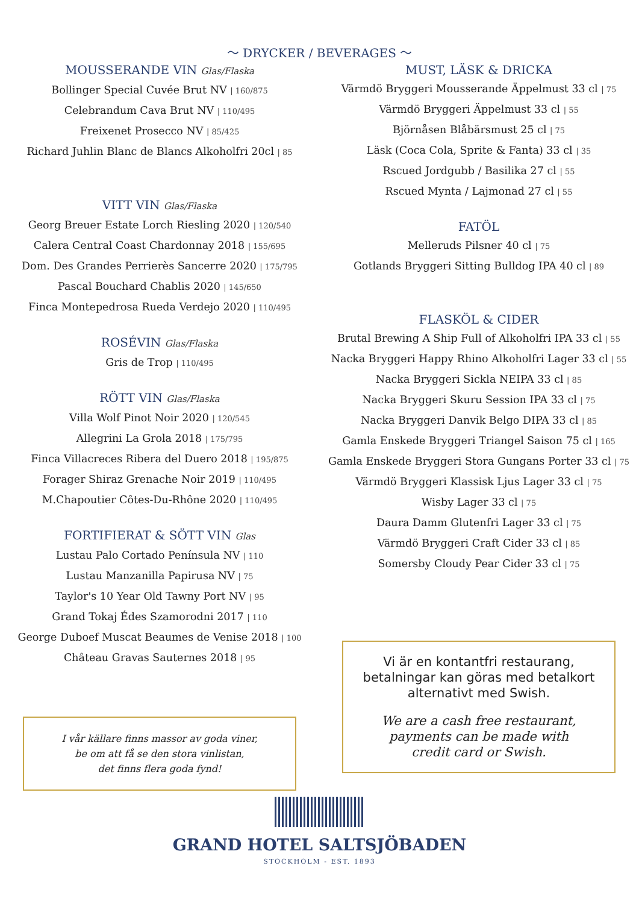～ DRYCKER / BEVERAGES ～
MOUSSERANDE VIN Glas/Flaska
Bollinger Special Cuvée Brut NV | 160/875
Celebrandum Cava Brut NV | 110/495
Freixenet Prosecco NV | 85/425
Richard Juhlin Blanc de Blancs Alkoholfri 20cl | 85
VITT VIN Glas/Flaska
Georg Breuer Estate Lorch Riesling 2020 | 120/540
Calera Central Coast Chardonnay 2018 | 155/695
Dom. Des Grandes Perrierès Sancerre 2020 | 175/795
Pascal Bouchard Chablis 2020 | 145/650
Finca Montepedrosa Rueda Verdejo 2020 | 110/495
ROSÉVIN Glas/Flaska
Gris de Trop | 110/495
RÖTT VIN Glas/Flaska
Villa Wolf Pinot Noir 2020 | 120/545
Allegrini La Grola 2018 | 175/795
Finca Villacreces Ribera del Duero 2018 | 195/875
Forager Shiraz Grenache Noir 2019 | 110/495
M.Chapoutier Côtes-Du-Rhône 2020 | 110/495
FORTIFIERAT & SÖTT VIN Glas
Lustau Palo Cortado Península NV | 110
Lustau Manzanilla Papirusa NV | 75
Taylor's 10 Year Old Tawny Port NV | 95
Grand Tokaj Édes Szamorodni 2017 | 110
George Duboef Muscat Beaumes de Venise 2018 | 100
Château Gravas Sauternes 2018 | 95
I vår källare finns massor av goda viner,
be om att få se den stora vinlistan,
det finns flera goda fynd!
MUST, LÄSK & DRICKA
Värmdö Bryggeri Mousserande Äppelmust 33 cl | 75
Värmdö Bryggeri Äppelmust 33 cl | 55
Björnåsen Blåbärsmust 25 cl | 75
Läsk (Coca Cola, Sprite & Fanta) 33 cl | 35
Rscued Jordgubb / Basilika 27 cl | 55
Rscued Mynta / Lajmonad 27 cl | 55
FATÖL
Melleruds Pilsner 40 cl | 75
Gotlands Bryggeri Sitting Bulldog IPA 40 cl | 89
FLASKÖL & CIDER
Brutal Brewing A Ship Full of Alkoholfri IPA 33 cl | 55
Nacka Bryggeri Happy Rhino Alkoholfri Lager 33 cl | 55
Nacka Bryggeri Sickla NEIPA 33 cl | 85
Nacka Bryggeri Skuru Session IPA 33 cl | 75
Nacka Bryggeri Danvik Belgo DIPA 33 cl | 85
Gamla Enskede Bryggeri Triangel Saison 75 cl | 165
Gamla Enskede Bryggeri Stora Gungans Porter 33 cl | 75
Värmdö Bryggeri Klassisk Ljus Lager 33 cl | 75
Wisby Lager 33 cl | 75
Daura Damm Glutenfri Lager 33 cl | 75
Värmdö Bryggeri Craft Cider 33 cl | 85
Somersby Cloudy Pear Cider 33 cl | 75
Vi är en kontantfri restaurang,
betalningar kan göras med betalkort
alternativt med Swish.
We are a cash free restaurant,
payments can be made with
credit card or Swish.
GRAND HOTEL SALTSJÖBADEN
STOCKHOLM - EST. 1893